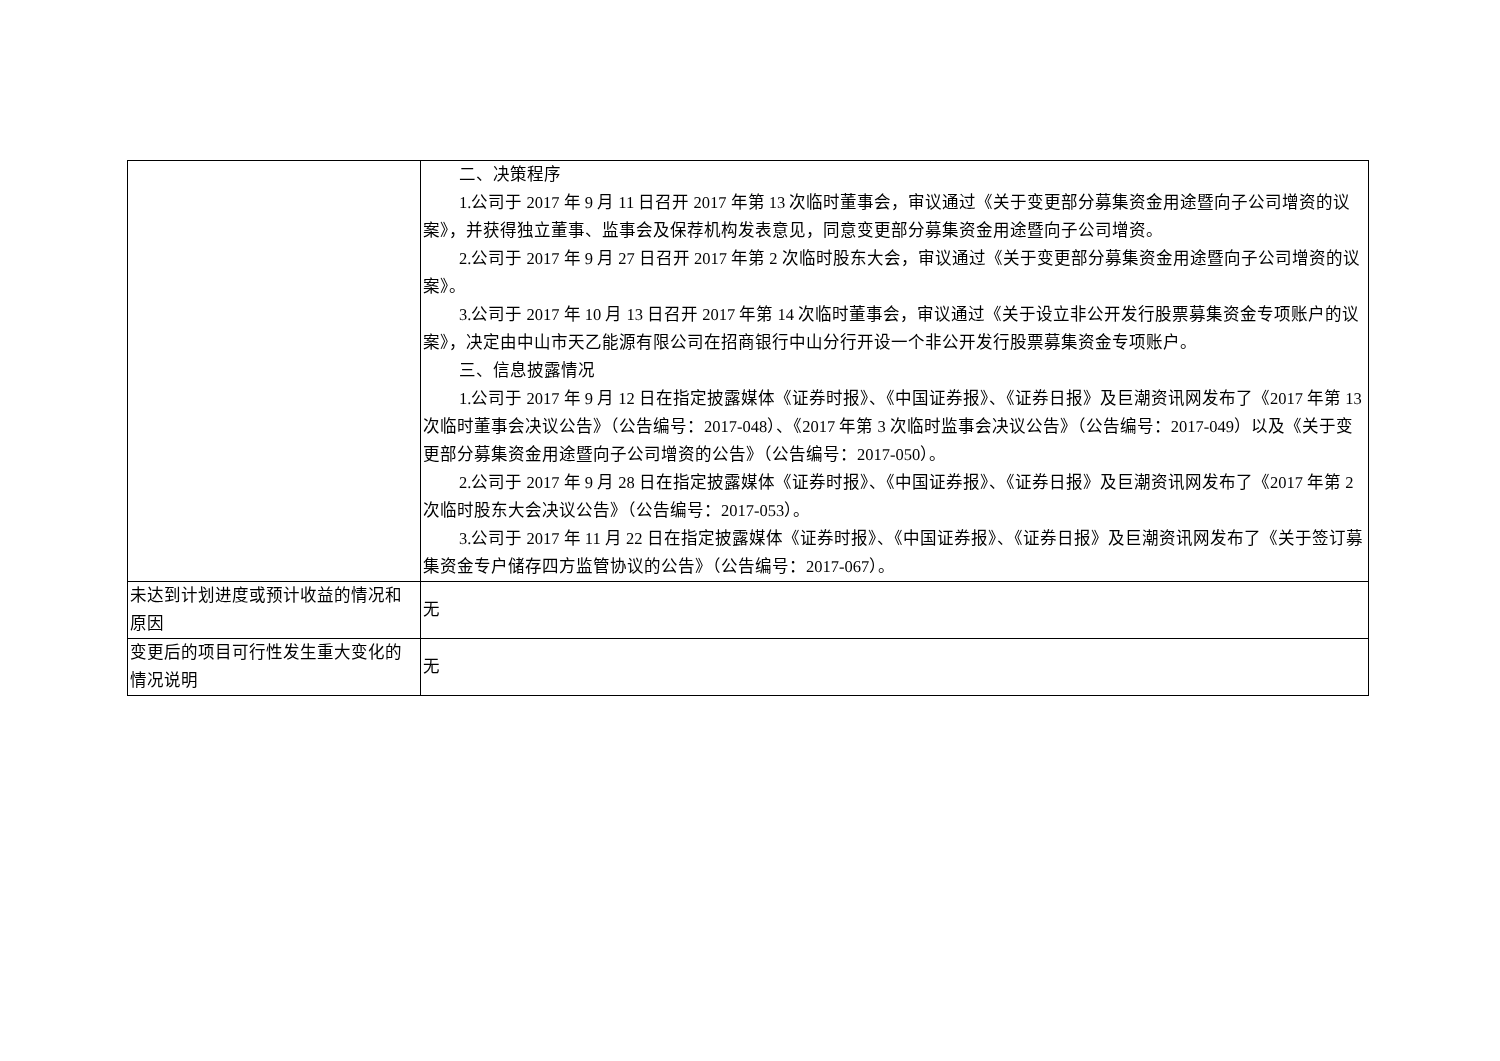| | 二、决策程序 1.公司于 2017 年 9 月 11 日召开 2017 年第 13 次临时董事会，审议通过《关于变更部分募集资金用途暨向子公司增资的议案》，并获得独立董事、监事会及保荐机构发表意见，同意变更部分募集资金用途暨向子公司增资。 2.公司于 2017 年 9 月 27 日召开 2017 年第 2 次临时股东大会，审议通过《关于变更部分募集资金用途暨向子公司增资的议案》。 3.公司于 2017 年 10 月 13 日召开 2017 年第 14 次临时董事会，审议通过《关于设立非公开发行股票募集资金专项账户的议案》，决定由中山市天乙能源有限公司在招商银行中山分行开设一个非公开发行股票募集资金专项账户。 三、信息披露情况 1.公司于 2017 年 9 月 12 日在指定披露媒体《证券时报》、《中国证券报》、《证券日报》及巨潮资讯网发布了《2017 年第 13 次临时董事会决议公告》（公告编号：2017-048）、《2017 年第 3 次临时监事会决议公告》（公告编号：2017-049）以及《关于变更部分募集资金用途暨向子公司增资的公告》（公告编号：2017-050）。 2.公司于 2017 年 9 月 28 日在指定披露媒体《证券时报》、《中国证券报》、《证券日报》及巨潮资讯网发布了《2017 年第 2 次临时股东大会决议公告》（公告编号：2017-053）。 3.公司于 2017 年 11 月 22 日在指定披露媒体《证券时报》、《中国证券报》、《证券日报》及巨潮资讯网发布了《关于签订募集资金专户储存四方监管协议的公告》（公告编号：2017-067）。 |
| 未达到计划进度或预计收益的情况和原因 | 无 |
| 变更后的项目可行性发生重大变化的情况说明 | 无 |